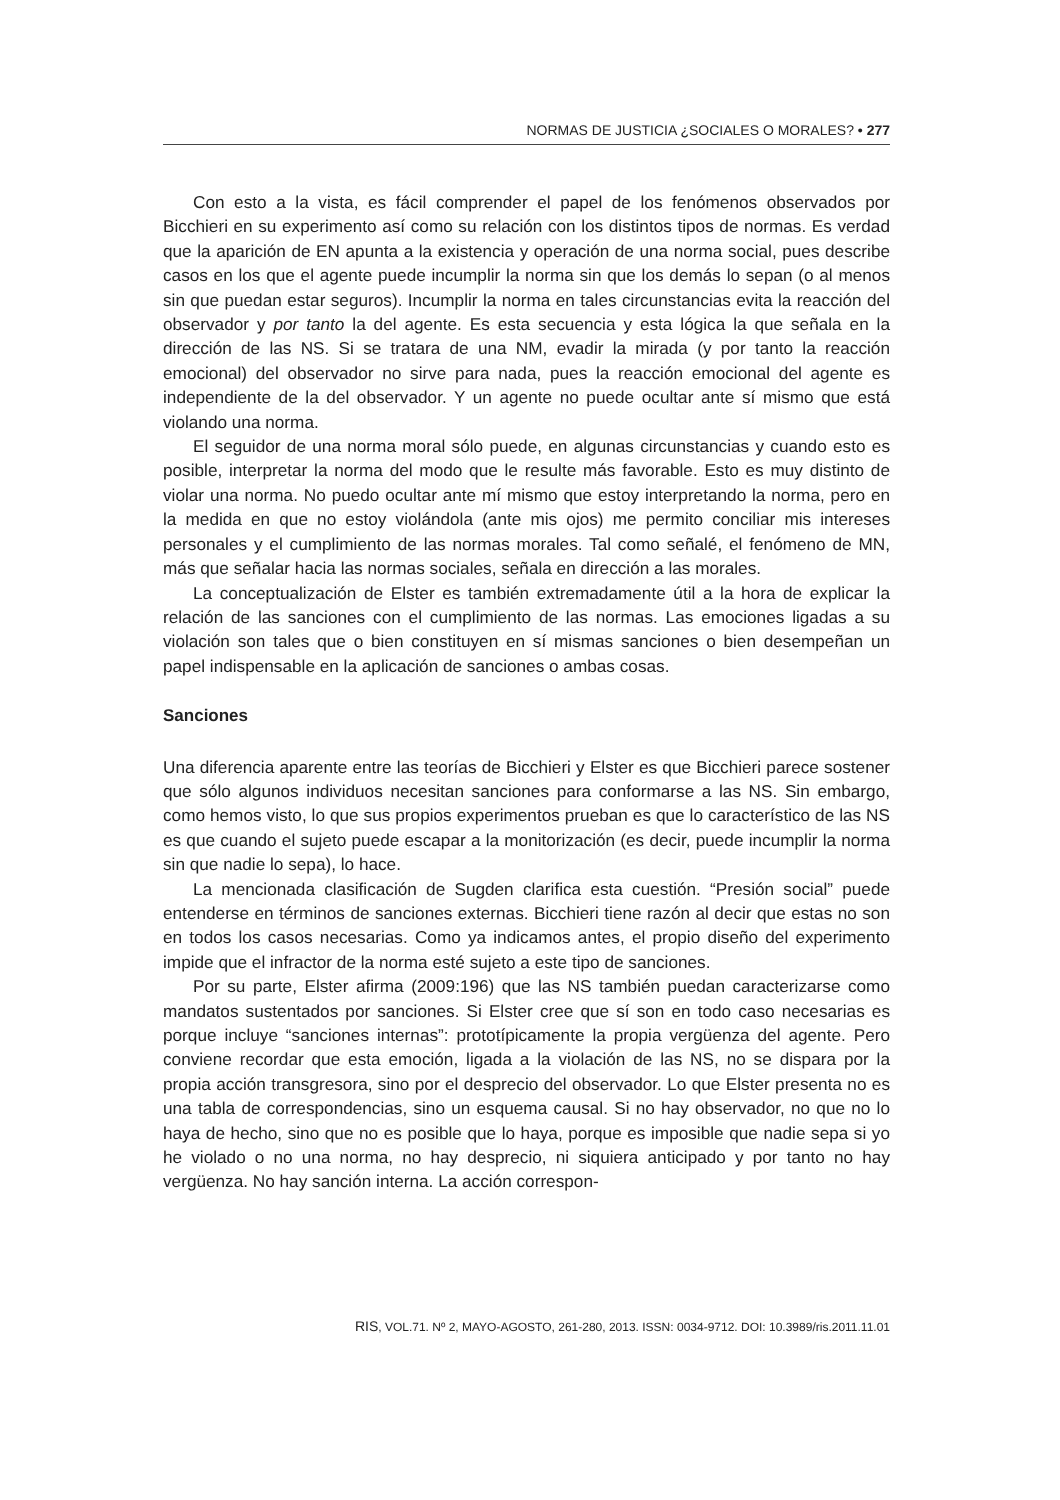NORMAS DE JUSTICIA ¿SOCIALES O MORALES? • 277
Con esto a la vista, es fácil comprender el papel de los fenómenos observados por Bicchieri en su experimento así como su relación con los distintos tipos de normas. Es verdad que la aparición de EN apunta a la existencia y operación de una norma social, pues describe casos en los que el agente puede incumplir la norma sin que los demás lo sepan (o al menos sin que puedan estar seguros). Incumplir la norma en tales circunstancias evita la reacción del observador y por tanto la del agente. Es esta secuencia y esta lógica la que señala en la dirección de las NS. Si se tratara de una NM, evadir la mirada (y por tanto la reacción emocional) del observador no sirve para nada, pues la reacción emocional del agente es independiente de la del observador. Y un agente no puede ocultar ante sí mismo que está violando una norma.
El seguidor de una norma moral sólo puede, en algunas circunstancias y cuando esto es posible, interpretar la norma del modo que le resulte más favorable. Esto es muy distinto de violar una norma. No puedo ocultar ante mí mismo que estoy interpretando la norma, pero en la medida en que no estoy violándola (ante mis ojos) me permito conciliar mis intereses personales y el cumplimiento de las normas morales. Tal como señalé, el fenómeno de MN, más que señalar hacia las normas sociales, señala en dirección a las morales.
La conceptualización de Elster es también extremadamente útil a la hora de explicar la relación de las sanciones con el cumplimiento de las normas. Las emociones ligadas a su violación son tales que o bien constituyen en sí mismas sanciones o bien desempeñan un papel indispensable en la aplicación de sanciones o ambas cosas.
Sanciones
Una diferencia aparente entre las teorías de Bicchieri y Elster es que Bicchieri parece sostener que sólo algunos individuos necesitan sanciones para conformarse a las NS. Sin embargo, como hemos visto, lo que sus propios experimentos prueban es que lo característico de las NS es que cuando el sujeto puede escapar a la monitorización (es decir, puede incumplir la norma sin que nadie lo sepa), lo hace.
La mencionada clasificación de Sugden clarifica esta cuestión. “Presión social” puede entenderse en términos de sanciones externas. Bicchieri tiene razón al decir que estas no son en todos los casos necesarias. Como ya indicamos antes, el propio diseño del experimento impide que el infractor de la norma esté sujeto a este tipo de sanciones.
Por su parte, Elster afirma (2009:196) que las NS también puedan caracterizarse como mandatos sustentados por sanciones. Si Elster cree que sí son en todo caso necesarias es porque incluye “sanciones internas”: prototípicamente la propia vergüenza del agente. Pero conviene recordar que esta emoción, ligada a la violación de las NS, no se dispara por la propia acción transgresora, sino por el desprecio del observador. Lo que Elster presenta no es una tabla de correspondencias, sino un esquema causal. Si no hay observador, no que no lo haya de hecho, sino que no es posible que lo haya, porque es imposible que nadie sepa si yo he violado o no una norma, no hay desprecio, ni siquiera anticipado y por tanto no hay vergüenza. No hay sanción interna. La acción correspon-
RIS, VOL.71. Nº 2, MAYO-AGOSTO, 261-280, 2013. ISSN: 0034-9712. DOI: 10.3989/ris.2011.11.01